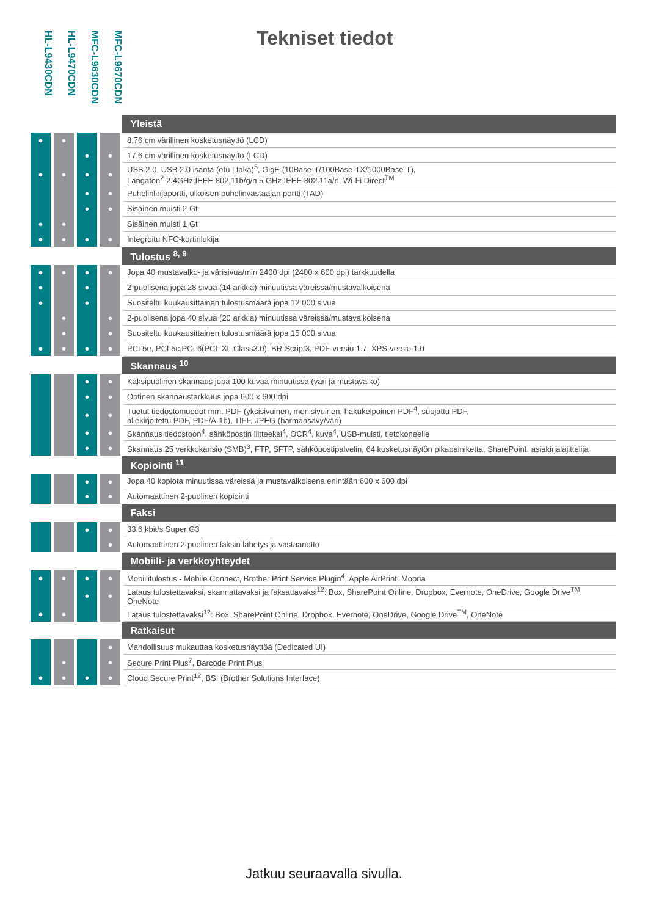HL-L9430CDN
HL-L9470CDN
MFC-L9630CDN
MFC-L9670CDN
Tekniset tiedot
| | | | | Yleistä |
| ● | ● | | | 8,76 cm värillinen kosketusnäyttö (LCD) |
| | | ● | ● | 17,6 cm värillinen kosketusnäyttö (LCD) |
| ● | ● | ● | ● | USB 2.0, USB 2.0 isäntä (etu / taka)<sup>5</sup>, GigE (10Base-T/100Base-TX/1000Base-T), Langaton<sup>2</sup> 2.4GHz:IEEE 802.11b/g/n 5 GHz IEEE 802.11a/n, Wi-Fi Direct<sup>TM</sup> |
| | | ● | ● | Puhelinlinjaportti, ulkoisen puhelinvastaajan portti (TAD) |
| | | ● | ● | Sisäinen muisti 2 Gt |
| ● | ● | | | Sisäinen muisti 1 Gt |
| ● | ● | ● | ● | Integroitu NFC-kortinlukija |
| | | | | Tulostus <sup>8, 9</sup> |
| ● | ● | ● | ● | Jopa 40 mustavalko- ja värisivua/min 2400 dpi (2400 x 600 dpi) tarkkuudella |
| ● | | ● | | 2-puolisena jopa 28 sivua (14 arkkia) minuutissa väreissä/mustavalkoisena |
| ● | | ● | | Suositeltu kuukausittainen tulostusmäärä jopa 12 000 sivua |
| | ● | | ● | 2-puolisena jopa 40 sivua (20 arkkia) minuutissa väreissä/mustavalkoisena |
| | ● | | ● | Suositeltu kuukausittainen tulostusmäärä jopa 15 000 sivua |
| ● | ● | ● | ● | PCL5e, PCL5c,PCL6(PCL XL Class3.0), BR-Script3, PDF-versio 1.7, XPS-versio 1.0 |
| | | | | Skannaus <sup>10</sup> |
| | | ● | ● | Kaksipuolinen skannaus jopa 100 kuvaa minuutissa (väri ja mustavalko) |
| | | ● | ● | Optinen skannaustarkkuus jopa 600 x 600 dpi |
| | | ● | ● | Tuetut tiedostomuodot mm. PDF (yksisivuinen, monisivuinen, hakukelpoinen PDF<sup>4</sup>, suojattu PDF, allekirjoitettu PDF, PDF/A-1b), TIFF, JPEG (harmaasävy/väri) |
| | | ● | ● | Skannaus tiedostoon<sup>4</sup>, sähköpostin liitteeksi<sup>4</sup>, OCR<sup>4</sup>, kuva<sup>4</sup>, USB-muisti, tietokoneelle |
| | | ● | ● | Skannaus 25 verkkokansio (SMB)<sup>3</sup>, FTP, SFTP, sähköpostipalvelin, 64 kosketusnäytön pikapainiketta, SharePoint, asiakirjalajittelija |
| | | | | Kopiointi <sup>11</sup> |
| | | ● | ● | Jopa 40 kopiota minuutissa väreissä ja mustavalkoisena enintään 600 x 600 dpi |
| | | ● | ● | Automaattinen 2-puolinen kopiointi |
| | | | | Faksi |
| | | ● | ● | 33,6 kbit/s Super G3 |
| | | | ● | Automaattinen 2-puolinen faksin lähetys ja vastaanotto |
| | | | | Mobiili- ja verkkoyhteydet |
| ● | ● | ● | ● | Mobiilitulostus - Mobile Connect, Brother Print Service Plugin<sup>4</sup>, Apple AirPrint, Mopria |
| | | ● | ● | Lataus tulostettavaksi, skannattavaksi ja faksattavaksi<sup>12</sup>: Box, SharePoint Online, Dropbox, Evernote, OneDrive, Google Drive<sup>TM</sup>, OneNote |
| ● | ● | | | Lataus tulostettavaksi<sup>12</sup>: Box, SharePoint Online, Dropbox, Evernote, OneDrive, Google Drive<sup>TM</sup>, OneNote |
| | | | | Ratkaisut |
| | | | ● | Mahdollisuus mukauttaa kosketusnäyttöä (Dedicated UI) |
| | ● | | ● | Secure Print Plus<sup>7</sup>, Barcode Print Plus |
| ● | ● | ● | ● | Cloud Secure Print<sup>12</sup>, BSI (Brother Solutions Interface) |
Jatkuu seuraavalla sivulla.